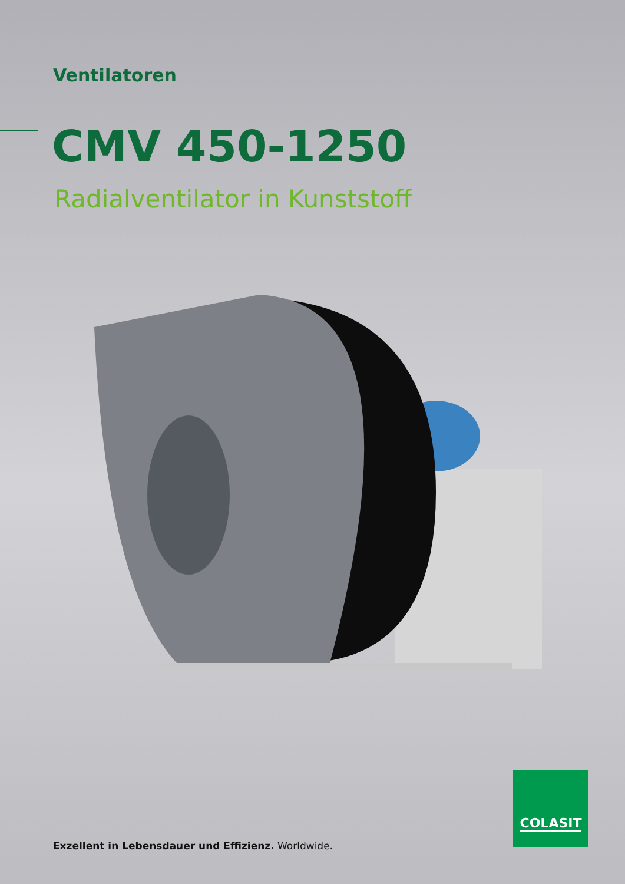Ventilatoren
CMV 450-1250
Radialventilator in Kunststoff
Exzellent in Lebensdauer und Effizienz. Worldwide.
COLASIT